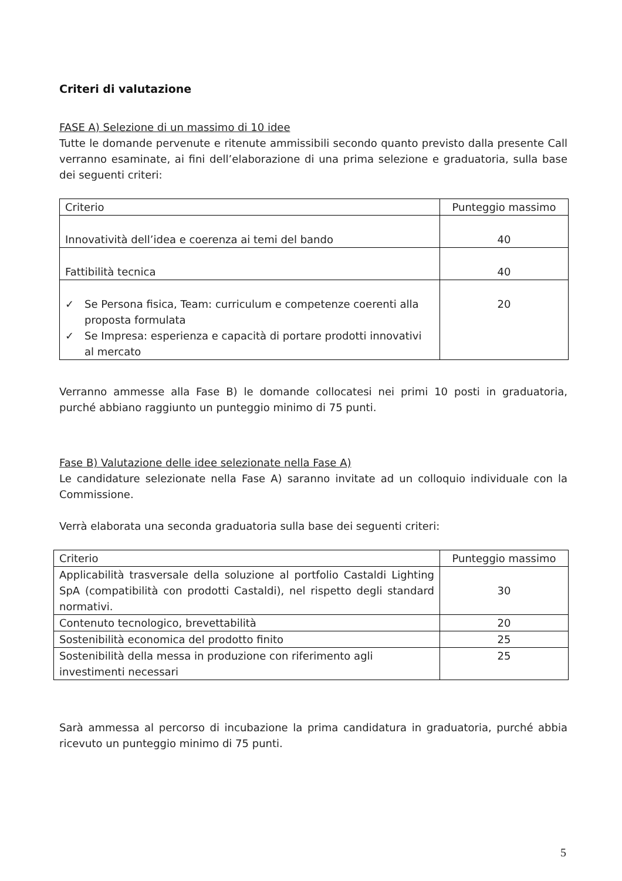Criteri di valutazione
FASE A) Selezione di un massimo di 10 idee
Tutte le domande pervenute e ritenute ammissibili secondo quanto previsto dalla presente Call verranno esaminate, ai fini dell’elaborazione di una prima selezione e graduatoria, sulla base dei seguenti criteri:
| Criterio | Punteggio massimo |
| Innovatività dell’idea e coerenza ai temi del bando | 40 |
| Fattibilità tecnica | 40 |
| ✓ Se Persona fisica, Team: curriculum e competenze coerenti alla proposta formulata ✓ Se Impresa: esperienza e capacità di portare prodotti innovativi al mercato | 20 |
Verranno ammesse alla Fase B) le domande collocatesi nei primi 10 posti in graduatoria, purché abbiano raggiunto un punteggio minimo di 75 punti.
Fase B) Valutazione delle idee selezionate nella Fase A)
Le candidature selezionate nella Fase A) saranno invitate ad un colloquio individuale con la Commissione.
Verrà elaborata una seconda graduatoria sulla base dei seguenti criteri:
| Criterio | Punteggio massimo |
| Applicabilità trasversale della soluzione al portfolio Castaldi Lighting SpA (compatibilità con prodotti Castaldi), nel rispetto degli standard normativi. | 30 |
| Contenuto tecnologico, brevettabilità | 20 |
| Sostenibilità economica del prodotto finito | 25 |
| Sostenibilità della messa in produzione con riferimento agli investimenti necessari | 25 |
Sarà ammessa al percorso di incubazione la prima candidatura in graduatoria, purché abbia ricevuto un punteggio minimo di 75 punti.
5